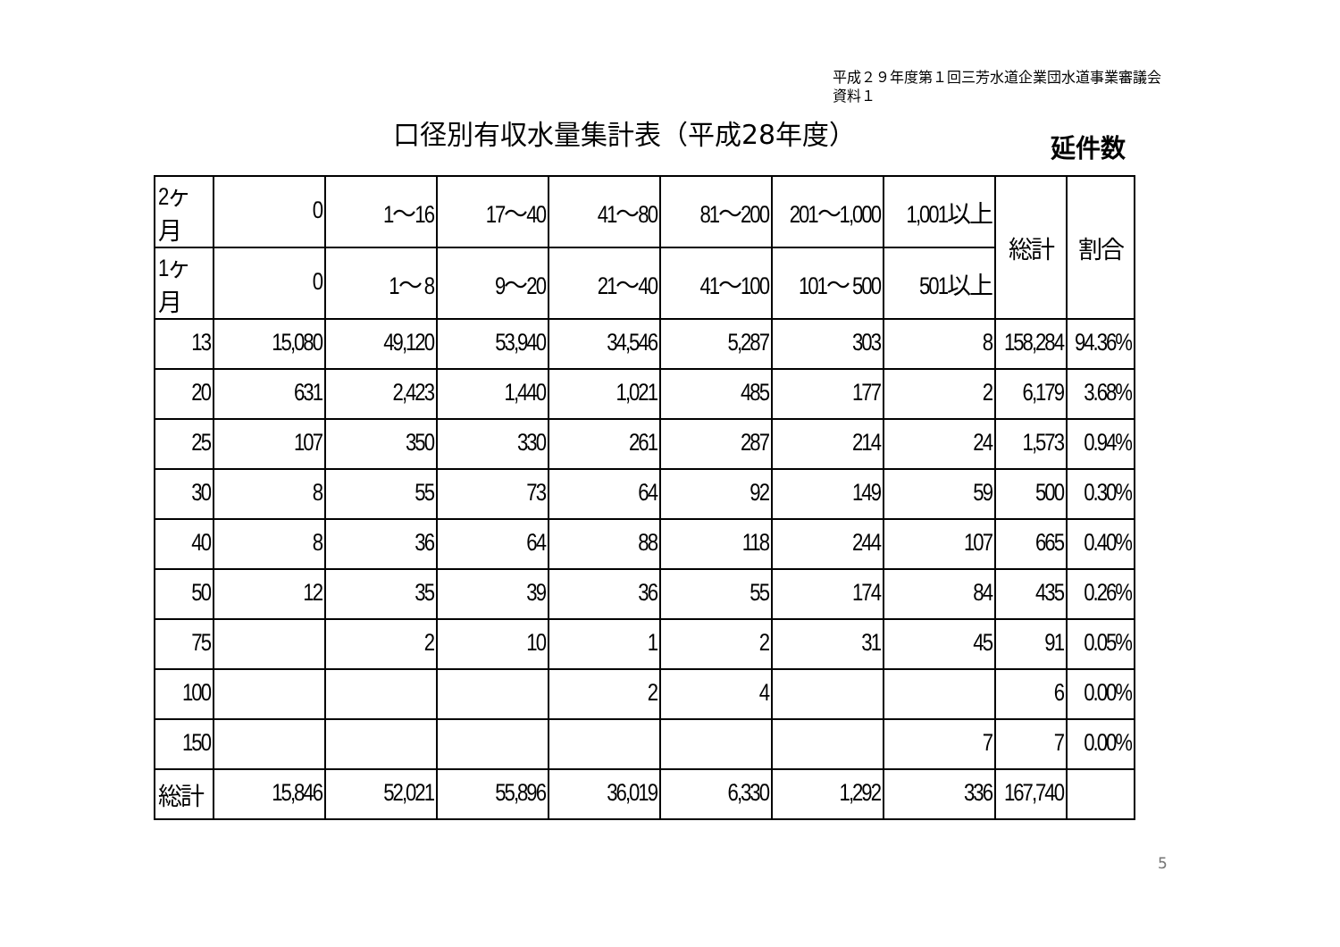平成２９年度第１回三芳水道企業団水道事業審議会
資料１
口径別有収水量集計表（平成28年度） 延件数
| 2ヶ月 | 0 | 1～16 | 17～40 | 41～80 | 81～200 | 201～1,000 | 1,001以上 | 総計 | 割合 |
| 1ヶ月 | 0 | 1～ 8 | 9～20 | 21～40 | 41～100 | 101～ 500 | 501以上 | | |
| 13 | 15,080 | 49,120 | 53,940 | 34,546 | 5,287 | 303 | 8 | 158,284 | 94.36% |
| 20 | 631 | 2,423 | 1,440 | 1,021 | 485 | 177 | 2 | 6,179 | 3.68% |
| 25 | 107 | 350 | 330 | 261 | 287 | 214 | 24 | 1,573 | 0.94% |
| 30 | 8 | 55 | 73 | 64 | 92 | 149 | 59 | 500 | 0.30% |
| 40 | 8 | 36 | 64 | 88 | 118 | 244 | 107 | 665 | 0.40% |
| 50 | 12 | 35 | 39 | 36 | 55 | 174 | 84 | 435 | 0.26% |
| 75 | | 2 | 10 | 1 | 2 | 31 | 45 | 91 | 0.05% |
| 100 | | | | 2 | 4 | | | 6 | 0.00% |
| 150 | | | | | | | 7 | 7 | 0.00% |
| 総計 | 15,846 | 52,021 | 55,896 | 36,019 | 6,330 | 1,292 | 336 | 167,740 | |
5